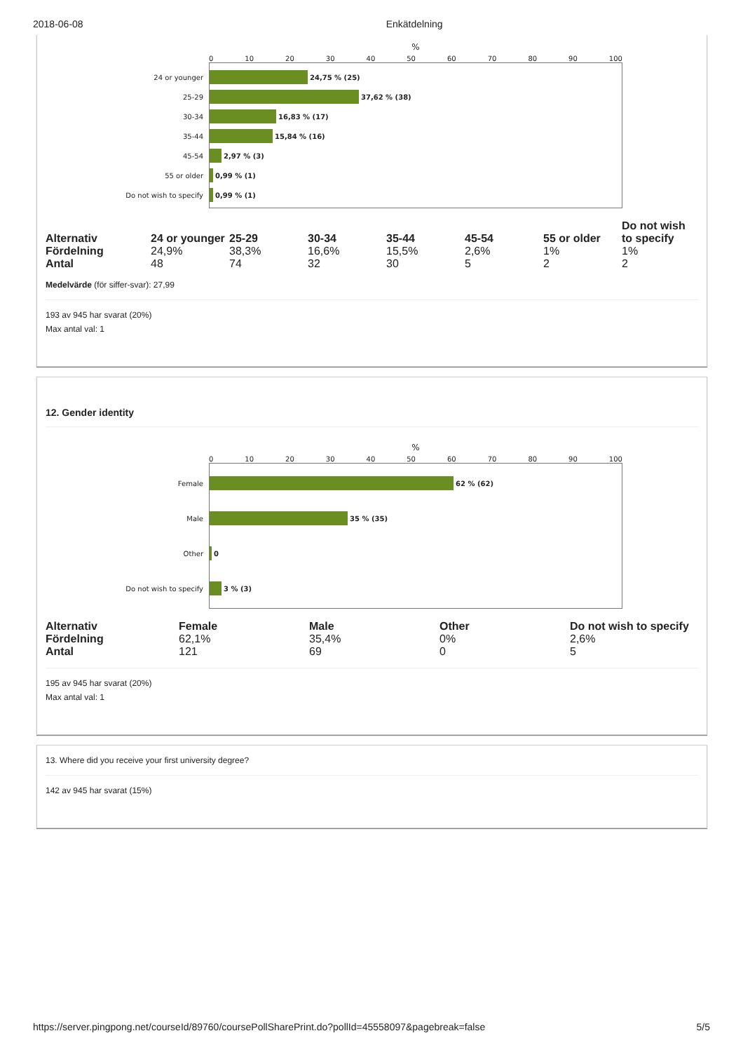2018-06-08 Enkätdelning
%
0 10 20 30 40 50 60 70 80 90 100
24 or younger
24,75 % (25)
25-29
37,62 % (38)
30-34
16,83 % (17)
35-44
15,84 % (16)
45-54
2,97 % (3)
55 or older
0,99 % (1)
Do not wish to specify
0,99 % (1)
| Alternativ | 24 or younger | 25-29 | 30-34 | 35-44 | 45-54 | 55 or older | Do not wish to specify |
| --- | --- | --- | --- | --- | --- | --- | --- |
| Fördelning | 24,9% | 38,3% | 16,6% | 15,5% | 2,6% | 1% | 1% |
| Antal | 48 | 74 | 32 | 30 | 5 | 2 | 2 |
Medelvärde (för siffer-svar): 27,99
193 av 945 har svarat (20%)
Max antal val: 1
12. Gender identity
%
0 10 20 30 40 50 60 70 80 90 100
Female
62 % (62)
Male
35 % (35)
Other
0
Do not wish to specify
3 % (3)
| Alternativ | Female | Male | Other | Do not wish to specify |
| --- | --- | --- | --- | --- |
| Fördelning | 62,1% | 35,4% | 0% | 2,6% |
| Antal | 121 | 69 | 0 | 5 |
195 av 945 har svarat (20%)
Max antal val: 1
13. Where did you receive your first university degree?
142 av 945 har svarat (15%)
https://server.pingpong.net/courseId/89760/coursePollSharePrint.do?pollId=45558097&pagebreak=false 5/5